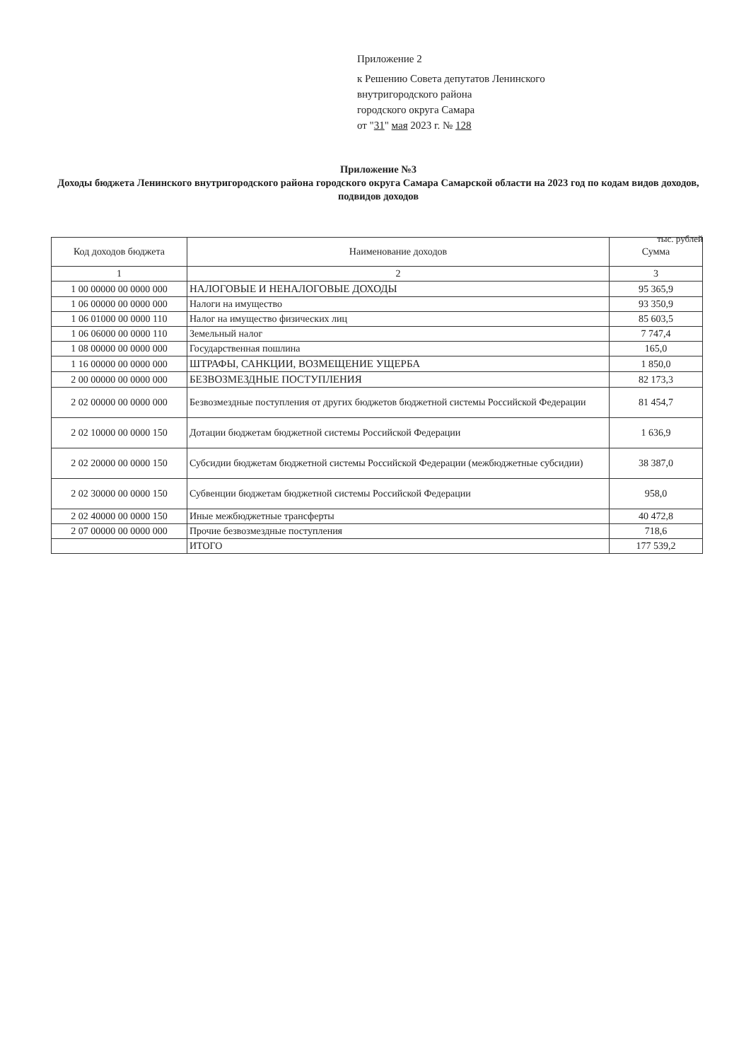Приложение 2
к Решению Совета депутатов Ленинского
внутригородского района
городского округа Самара
от "31" мая 2023 г. № 128
Приложение №3
Доходы бюджета Ленинского внутригородского района городского округа Самара Самарской области на 2023 год по кодам видов доходов, подвидов доходов
тыс. рублей
| Код доходов бюджета | Наименование доходов | Сумма |
| --- | --- | --- |
| 1 | 2 | 3 |
| 1 00 00000 00 0000 000 | НАЛОГОВЫЕ И НЕНАЛОГОВЫЕ ДОХОДЫ | 95 365,9 |
| 1 06 00000 00 0000 000 | Налоги на имущество | 93 350,9 |
| 1 06 01000 00 0000 110 | Налог на имущество физических лиц | 85 603,5 |
| 1 06 06000 00 0000 110 | Земельный налог | 7 747,4 |
| 1 08 00000 00 0000 000 | Государственная пошлина | 165,0 |
| 1 16 00000 00 0000 000 | ШТРАФЫ, САНКЦИИ, ВОЗМЕЩЕНИЕ УЩЕРБА | 1 850,0 |
| 2 00 00000 00 0000 000 | БЕЗВОЗМЕЗДНЫЕ ПОСТУПЛЕНИЯ | 82 173,3 |
| 2 02 00000 00 0000 000 | Безвозмездные поступления от других бюджетов бюджетной системы Российской Федерации | 81 454,7 |
| 2 02 10000 00 0000 150 | Дотации бюджетам бюджетной системы Российской Федерации | 1 636,9 |
| 2 02 20000 00 0000 150 | Субсидии бюджетам бюджетной системы Российской Федерации (межбюджетные субсидии) | 38 387,0 |
| 2 02 30000 00 0000 150 | Субвенции бюджетам бюджетной системы Российской Федерации | 958,0 |
| 2 02 40000 00 0000 150 | Иные межбюджетные трансферты | 40 472,8 |
| 2 07 00000 00 0000 000 | Прочие безвозмездные поступления | 718,6 |
| | ИТОГО | 177 539,2 |